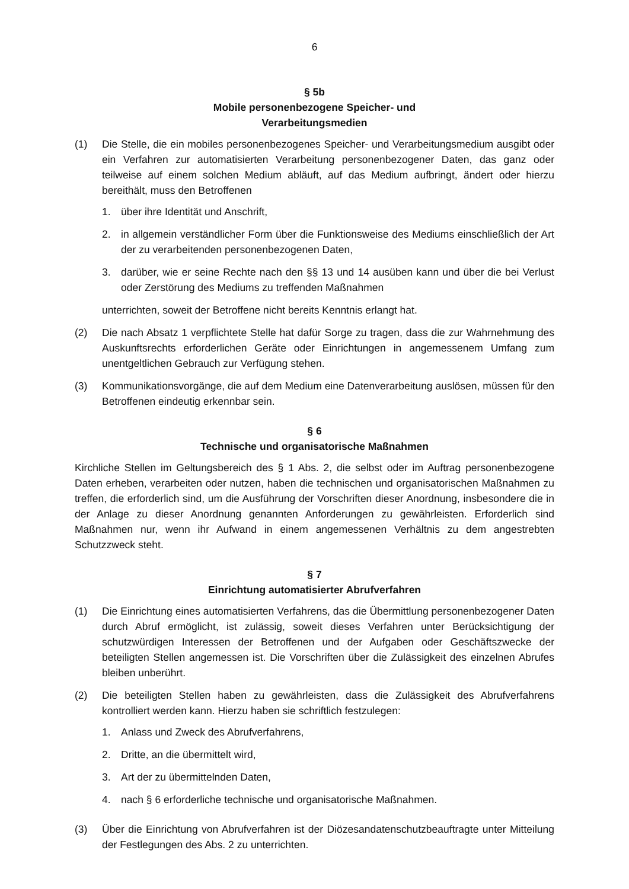6
§ 5b
Mobile personenbezogene Speicher- und
Verarbeitungsmedien
(1) Die Stelle, die ein mobiles personenbezogenes Speicher- und Verarbeitungsmedium ausgibt oder ein Verfahren zur automatisierten Verarbeitung personenbezogener Daten, das ganz oder teilweise auf einem solchen Medium abläuft, auf das Medium aufbringt, ändert oder hierzu bereithält, muss den Betroffenen
1. über ihre Identität und Anschrift,
2. in allgemein verständlicher Form über die Funktionsweise des Mediums einschließlich der Art der zu verarbeitenden personenbezogenen Daten,
3. darüber, wie er seine Rechte nach den §§ 13 und 14 ausüben kann und über die bei Verlust oder Zerstörung des Mediums zu treffenden Maßnahmen
unterrichten, soweit der Betroffene nicht bereits Kenntnis erlangt hat.
(2) Die nach Absatz 1 verpflichtete Stelle hat dafür Sorge zu tragen, dass die zur Wahrnehmung des Auskunftsrechts erforderlichen Geräte oder Einrichtungen in angemessenem Umfang zum unentgeltlichen Gebrauch zur Verfügung stehen.
(3) Kommunikationsvorgänge, die auf dem Medium eine Datenverarbeitung auslösen, müssen für den Betroffenen eindeutig erkennbar sein.
§ 6
Technische und organisatorische Maßnahmen
Kirchliche Stellen im Geltungsbereich des § 1 Abs. 2, die selbst oder im Auftrag personenbezogene Daten erheben, verarbeiten oder nutzen, haben die technischen und organisatorischen Maßnahmen zu treffen, die erforderlich sind, um die Ausführung der Vorschriften dieser Anordnung, insbesondere die in der Anlage zu dieser Anordnung genannten Anforderungen zu gewährleisten. Erforderlich sind Maßnahmen nur, wenn ihr Aufwand in einem angemessenen Verhältnis zu dem angestrebten Schutzzweck steht.
§ 7
Einrichtung automatisierter Abrufverfahren
(1) Die Einrichtung eines automatisierten Verfahrens, das die Übermittlung personenbezogener Daten durch Abruf ermöglicht, ist zulässig, soweit dieses Verfahren unter Berücksichtigung der schutzwürdigen Interessen der Betroffenen und der Aufgaben oder Geschäftszwecke der beteiligten Stellen angemessen ist. Die Vorschriften über die Zulässigkeit des einzelnen Abrufes bleiben unberührt.
(2) Die beteiligten Stellen haben zu gewährleisten, dass die Zulässigkeit des Abrufverfahrens kontrolliert werden kann. Hierzu haben sie schriftlich festzulegen:
1. Anlass und Zweck des Abrufverfahrens,
2. Dritte, an die übermittelt wird,
3. Art der zu übermittelnden Daten,
4. nach § 6 erforderliche technische und organisatorische Maßnahmen.
(3) Über die Einrichtung von Abrufverfahren ist der Diözesandatenschutzbeauftragte unter Mitteilung der Festlegungen des Abs. 2 zu unterrichten.